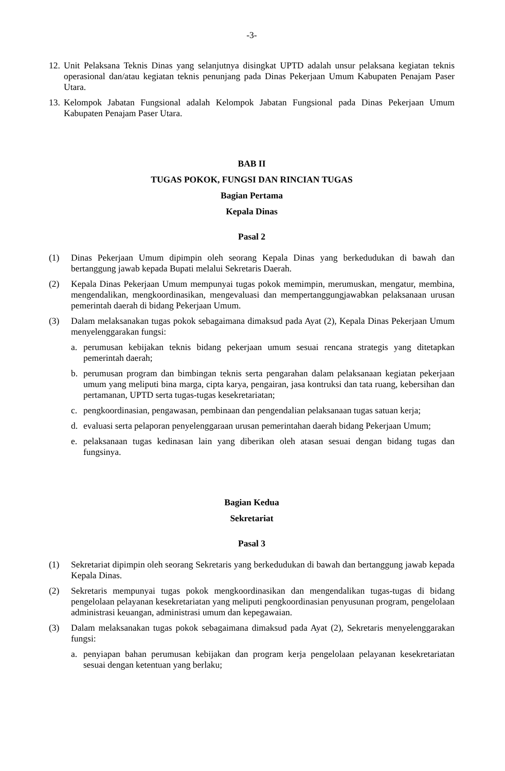-3-
12.
Unit Pelaksana Teknis Dinas yang selanjutnya disingkat UPTD adalah unsur pelaksana kegiatan teknis operasional dan/atau kegiatan teknis penunjang pada Dinas Pekerjaan Umum Kabupaten Penajam Paser Utara.
13.
Kelompok Jabatan Fungsional adalah Kelompok Jabatan Fungsional pada Dinas Pekerjaan Umum Kabupaten Penajam Paser Utara.
BAB II
TUGAS POKOK, FUNGSI DAN RINCIAN TUGAS
Bagian Pertama
Kepala Dinas
Pasal 2
(1) Dinas Pekerjaan Umum dipimpin oleh seorang Kepala Dinas yang berkedudukan di bawah dan bertanggung jawab kepada Bupati melalui Sekretaris Daerah.
(2) Kepala Dinas Pekerjaan Umum mempunyai tugas pokok memimpin, merumuskan, mengatur, membina, mengendalikan, mengkoordinasikan, mengevaluasi dan mempertanggungjawabkan pelaksanaan urusan pemerintah daerah di bidang Pekerjaan Umum.
(3) Dalam melaksanakan tugas pokok sebagaimana dimaksud pada Ayat (2), Kepala Dinas Pekerjaan Umum menyelenggarakan fungsi:
a. perumusan kebijakan teknis bidang pekerjaan umum sesuai rencana strategis yang ditetapkan pemerintah daerah;
b. perumusan program dan bimbingan teknis serta pengarahan dalam pelaksanaan kegiatan pekerjaan umum yang meliputi bina marga, cipta karya, pengairan, jasa kontruksi dan tata ruang, kebersihan dan pertamanan, UPTD serta tugas-tugas kesekretariatan;
c. pengkoordinasian, pengawasan, pembinaan dan pengendalian pelaksanaan tugas satuan kerja;
d. evaluasi serta pelaporan penyelenggaraan urusan pemerintahan daerah bidang Pekerjaan Umum;
e. pelaksanaan tugas kedinasan lain yang diberikan oleh atasan sesuai dengan bidang tugas dan fungsinya.
Bagian Kedua
Sekretariat
Pasal 3
(1) Sekretariat dipimpin oleh seorang Sekretaris yang berkedudukan di bawah dan bertanggung jawab kepada Kepala Dinas.
(2) Sekretaris mempunyai tugas pokok mengkoordinasikan dan mengendalikan tugas-tugas di bidang pengelolaan pelayanan kesekretariatan yang meliputi pengkoordinasian penyusunan program, pengelolaan administrasi keuangan, administrasi umum dan kepegawaian.
(3) Dalam melaksanakan tugas pokok sebagaimana dimaksud pada Ayat (2), Sekretaris menyelenggarakan fungsi:
a. penyiapan bahan perumusan kebijakan dan program kerja pengelolaan pelayanan kesekretariatan sesuai dengan ketentuan yang berlaku;